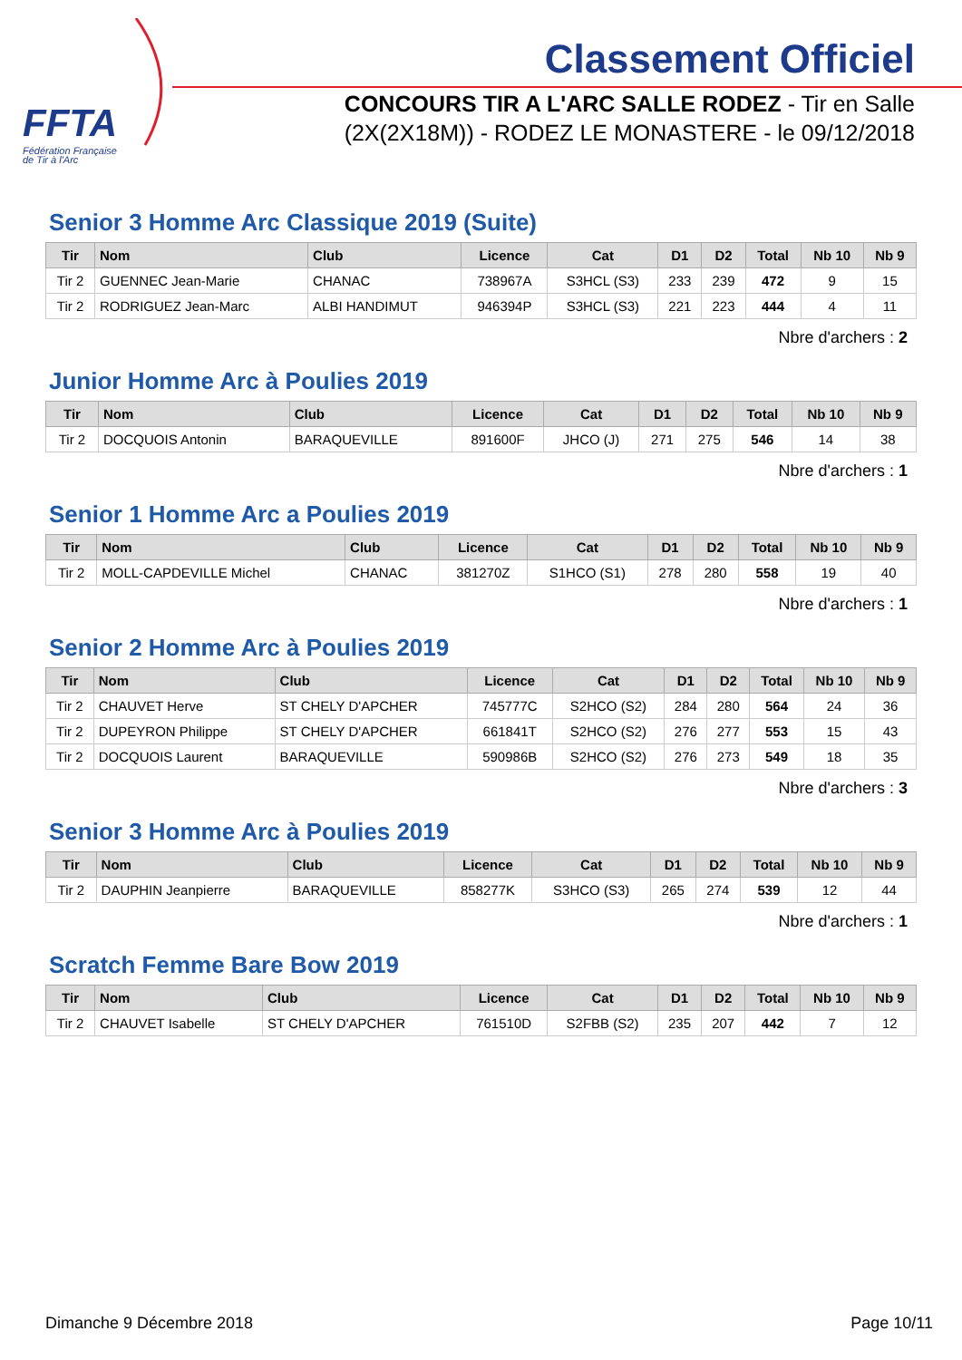FFTA
Fédération Française
de Tir à l'Arc
Classement Officiel
CONCOURS TIR A L'ARC SALLE RODEZ - Tir en Salle
(2X(2X18M)) - RODEZ LE MONASTERE - le 09/12/2018
Senior 3 Homme Arc Classique 2019 (Suite)
| Tir | Nom | Club | Licence | Cat | D1 | D2 | Total | Nb 10 | Nb 9 |
| --- | --- | --- | --- | --- | --- | --- | --- | --- | --- |
| Tir 2 | GUENNEC Jean-Marie | CHANAC | 738967A | S3HCL (S3) | 233 | 239 | 472 | 9 | 15 |
| Tir 2 | RODRIGUEZ Jean-Marc | ALBI HANDIMUT | 946394P | S3HCL (S3) | 221 | 223 | 444 | 4 | 11 |
Nbre d'archers : 2
Junior Homme Arc à Poulies 2019
| Tir | Nom | Club | Licence | Cat | D1 | D2 | Total | Nb 10 | Nb 9 |
| --- | --- | --- | --- | --- | --- | --- | --- | --- | --- |
| Tir 2 | DOCQUOIS Antonin | BARAQUEVILLE | 891600F | JHCO (J) | 271 | 275 | 546 | 14 | 38 |
Nbre d'archers : 1
Senior 1 Homme Arc a Poulies 2019
| Tir | Nom | Club | Licence | Cat | D1 | D2 | Total | Nb 10 | Nb 9 |
| --- | --- | --- | --- | --- | --- | --- | --- | --- | --- |
| Tir 2 | MOLL-CAPDEVILLE Michel | CHANAC | 381270Z | S1HCO (S1) | 278 | 280 | 558 | 19 | 40 |
Nbre d'archers : 1
Senior 2 Homme Arc à Poulies 2019
| Tir | Nom | Club | Licence | Cat | D1 | D2 | Total | Nb 10 | Nb 9 |
| --- | --- | --- | --- | --- | --- | --- | --- | --- | --- |
| Tir 2 | CHAUVET Herve | ST CHELY D'APCHER | 745777C | S2HCO (S2) | 284 | 280 | 564 | 24 | 36 |
| Tir 2 | DUPEYRON Philippe | ST CHELY D'APCHER | 661841T | S2HCO (S2) | 276 | 277 | 553 | 15 | 43 |
| Tir 2 | DOCQUOIS Laurent | BARAQUEVILLE | 590986B | S2HCO (S2) | 276 | 273 | 549 | 18 | 35 |
Nbre d'archers : 3
Senior 3 Homme Arc à Poulies 2019
| Tir | Nom | Club | Licence | Cat | D1 | D2 | Total | Nb 10 | Nb 9 |
| --- | --- | --- | --- | --- | --- | --- | --- | --- | --- |
| Tir 2 | DAUPHIN Jeanpierre | BARAQUEVILLE | 858277K | S3HCO (S3) | 265 | 274 | 539 | 12 | 44 |
Nbre d'archers : 1
Scratch Femme Bare Bow 2019
| Tir | Nom | Club | Licence | Cat | D1 | D2 | Total | Nb 10 | Nb 9 |
| --- | --- | --- | --- | --- | --- | --- | --- | --- | --- |
| Tir 2 | CHAUVET Isabelle | ST CHELY D'APCHER | 761510D | S2FBB (S2) | 235 | 207 | 442 | 7 | 12 |
Dimanche 9 Décembre 2018 Page 10/11